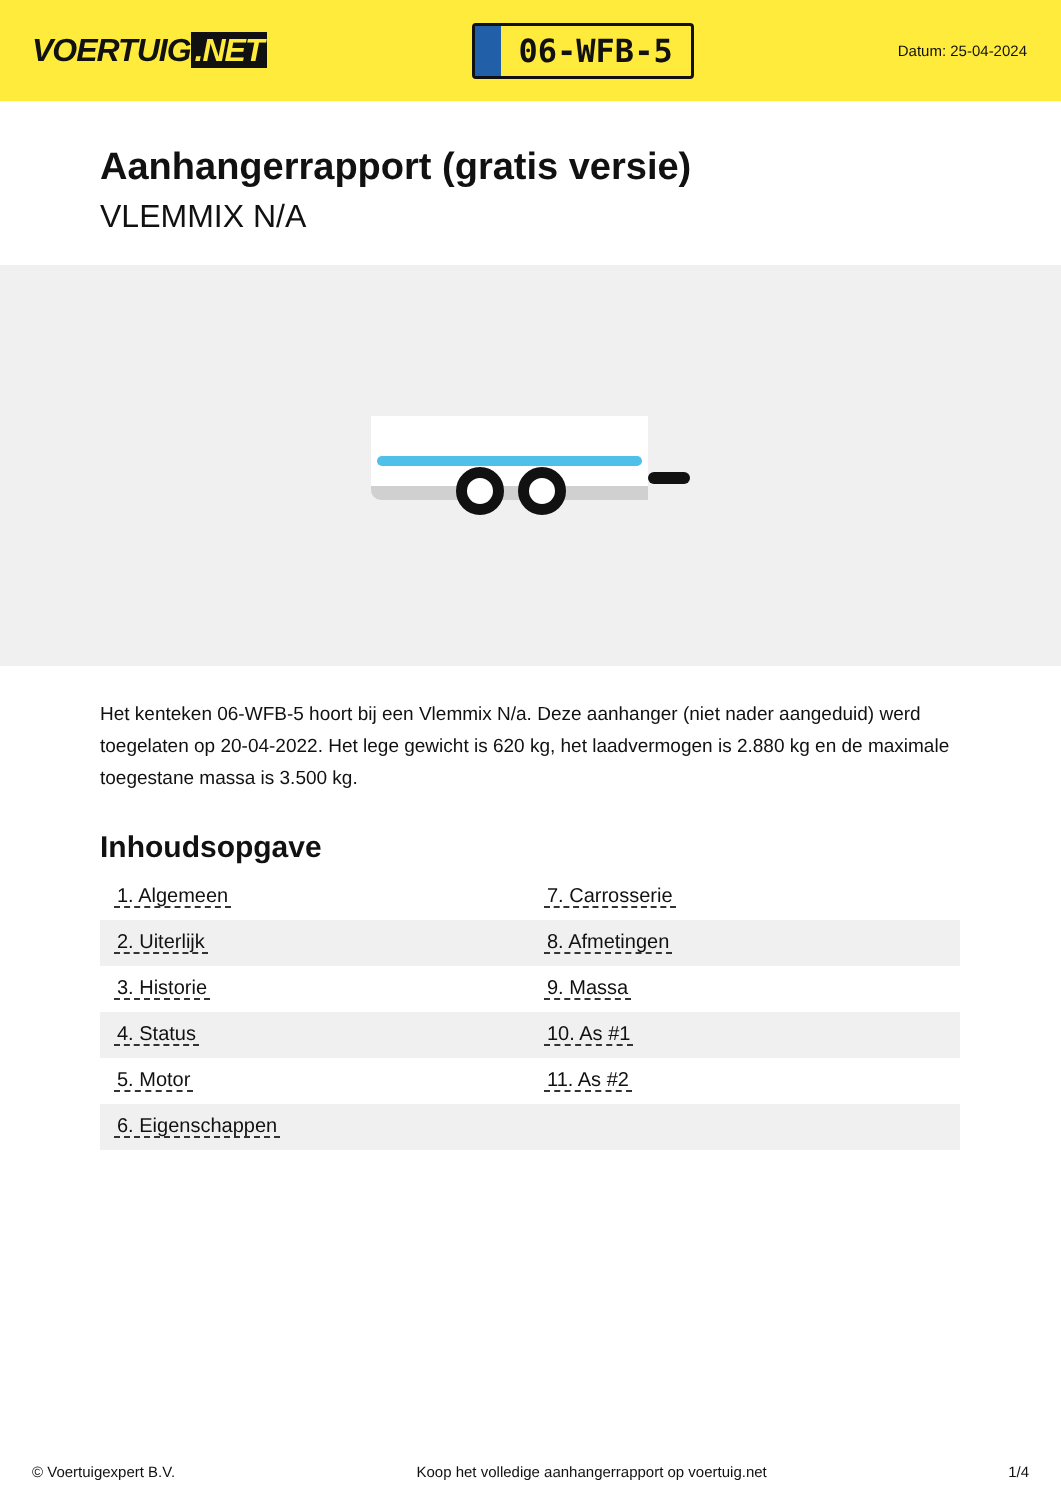VOERTUIG.NET
06-WFB-5
Datum: 25-04-2024
Aanhangerrapport (gratis versie)
VLEMMIX N/A
Het kenteken 06-WFB-5 hoort bij een Vlemmix N/a. Deze aanhanger (niet nader aangeduid) werd toegelaten op 20-04-2022. Het lege gewicht is 620 kg, het laadvermogen is 2.880 kg en de maximale toegestane massa is 3.500 kg.
Inhoudsopgave
| 1. Algemeen | 7. Carrosserie |
| 2. Uiterlijk | 8. Afmetingen |
| 3. Historie | 9. Massa |
| 4. Status | 10. As #1 |
| 5. Motor | 11. As #2 |
| 6. Eigenschappen | |
© Voertuigexpert B.V. Koop het volledige aanhangerrapport op voertuig.net 1/4